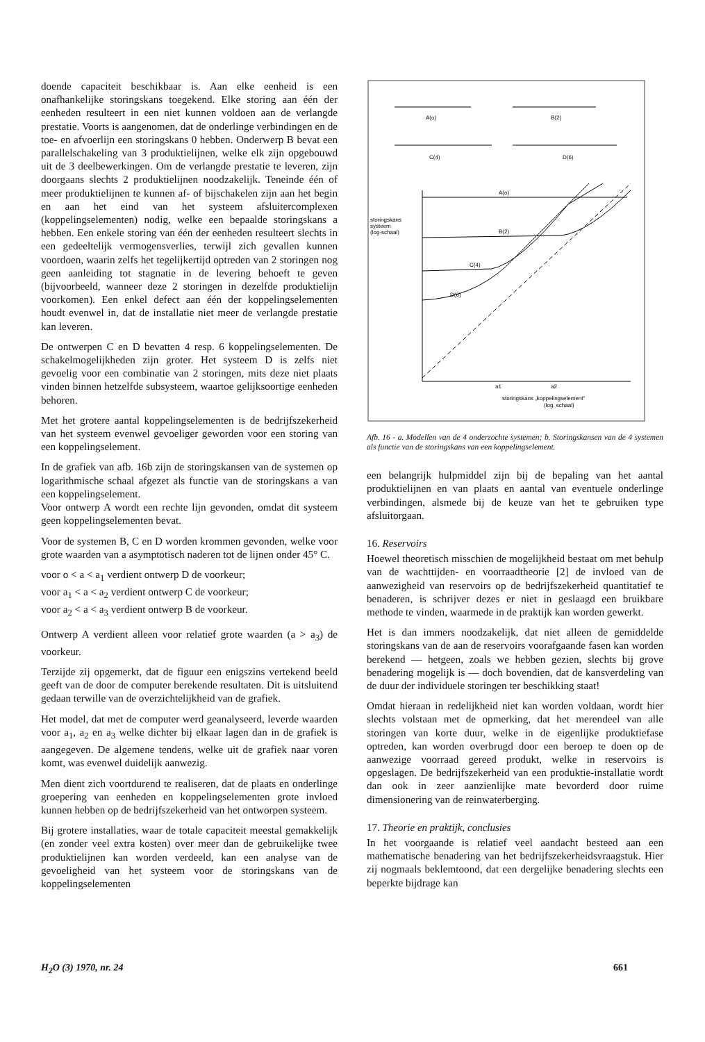doende capaciteit beschikbaar is. Aan elke eenheid is een onafhankelijke storingskans toegekend. Elke storing aan één der eenheden resulteert in een niet kunnen voldoen aan de verlangde prestatie. Voorts is aangenomen, dat de onderlinge verbindingen en de toe- en afvoerlijn een storingskans 0 hebben. Onderwerp B bevat een parallelschakeling van 3 produktielijnen, welke elk zijn opgebouwd uit de 3 deelbewerkingen. Om de verlangde prestatie te leveren, zijn doorgaans slechts 2 produktielijnen noodzakelijk. Teneinde één of meer produktielijnen te kunnen af- of bijschakelen zijn aan het begin en aan het eind van het systeem afsluitercomplexen (koppelingselementen) nodig, welke een bepaalde storingskans a hebben. Een enkele storing van één der eenheden resulteert slechts in een gedeeltelijk vermogensverlies, terwijl zich gevallen kunnen voordoen, waarin zelfs het tegelijkertijd optreden van 2 storingen nog geen aanleiding tot stagnatie in de levering behoeft te geven (bijvoorbeeld, wanneer deze 2 storingen in dezelfde produktielijn voorkomen). Een enkel defect aan één der koppelingselementen houdt evenwel in, dat de installatie niet meer de verlangde prestatie kan leveren.
De ontwerpen C en D bevatten 4 resp. 6 koppelingselementen. De schakelmogelijkheden zijn groter. Het systeem D is zelfs niet gevoelig voor een combinatie van 2 storingen, mits deze niet plaats vinden binnen hetzelfde subsysteem, waartoe gelijksoortige eenheden behoren.
Met het grotere aantal koppelingselementen is de bedrijfszekerheid van het systeem evenwel gevoeliger geworden voor een storing van een koppelingselement.
In de grafiek van afb. 16b zijn de storingskansen van de systemen op logarithmische schaal afgezet als functie van de storingskans a van een koppelingselement.
Voor ontwerp A wordt een rechte lijn gevonden, omdat dit systeem geen koppelingselementen bevat.
Voor de systemen B, C en D worden krommen gevonden, welke voor grote waarden van a asymptotisch naderen tot de lijnen onder 45° C.
voor o < a < a<sub>1</sub> verdient ontwerp D de voorkeur;
voor a<sub>1</sub> < a < a<sub>2</sub> verdient ontwerp C de voorkeur;
voor a<sub>2</sub> < a < a<sub>3</sub> verdient ontwerp B de voorkeur.
Ontwerp A verdient alleen voor relatief grote waarden (a > a<sub>3</sub>) de voorkeur.
Terzijde zij opgemerkt, dat de figuur een enigszins vertekend beeld geeft van de door de computer berekende resultaten. Dit is uitsluitend gedaan terwille van de overzichtelijkheid van de grafiek.
Het model, dat met de computer werd geanalyseerd, leverde waarden voor a<sub>1</sub>, a<sub>2</sub> en a<sub>3</sub> welke dichter bij elkaar lagen dan in de grafiek is aangegeven. De algemene tendens, welke uit de grafiek naar voren komt, was evenwel duidelijk aanwezig.
Men dient zich voortdurend te realiseren, dat de plaats en onderlinge groepering van eenheden en koppelingselementen grote invloed kunnen hebben op de bedrijfszekerheid van het ontworpen systeem.
Bij grotere installaties, waar de totale capaciteit meestal gemakkelijk (en zonder veel extra kosten) over meer dan de gebruikelijke twee produktielijnen kan worden verdeeld, kan een analyse van de gevoeligheid van het systeem voor de storingskans van de koppelingselementen
A(o)
B(2)
C(4)
D(6)
A(o)
B(2)
C(4)
D(6)
storingskans
systeem
(log-schaal)
a1
a2
storingskans „koppelingselement"
(log. schaal)
Afb. 16 - a. Modellen van de 4 onderzochte systemen; b. Storingskansen van de 4 systemen als functie van de storingskans van een koppelingselement.
een belangrijk hulpmiddel zijn bij de bepaling van het aantal produktielijnen en van plaats en aantal van eventuele onderlinge verbindingen, alsmede bij de keuze van het te gebruiken type afsluitorgaan.
16. Reservoirs
Hoewel theoretisch misschien de mogelijkheid bestaat om met behulp van de wachttijden- en voorraadtheorie [2] de invloed van de aanwezigheid van reservoirs op de bedrijfszekerheid quantitatief te benaderen, is schrijver dezes er niet in geslaagd een bruikbare methode te vinden, waarmede in de praktijk kan worden gewerkt.
Het is dan immers noodzakelijk, dat niet alleen de gemiddelde storingskans van de aan de reservoirs voorafgaande fasen kan worden berekend — hetgeen, zoals we hebben gezien, slechts bij grove benadering mogelijk is — doch bovendien, dat de kansverdeling van de duur der individuele storingen ter beschikking staat!
Omdat hieraan in redelijkheid niet kan worden voldaan, wordt hier slechts volstaan met de opmerking, dat het merendeel van alle storingen van korte duur, welke in de eigenlijke produktiefase optreden, kan worden overbrugd door een beroep te doen op de aanwezige voorraad gereed produkt, welke in reservoirs is opgeslagen. De bedrijfszekerheid van een produktie-installatie wordt dan ook in zeer aanzienlijke mate bevorderd door ruime dimensionering van de reinwaterberging.
17. Theorie en praktijk, conclusies
In het voorgaande is relatief veel aandacht besteed aan een mathematische benadering van het bedrijfszekerheidsvraagstuk. Hier zij nogmaals beklemtoond, dat een dergelijke benadering slechts een beperkte bijdrage kan
H<sub>2</sub>O (3) 1970, nr. 24 661